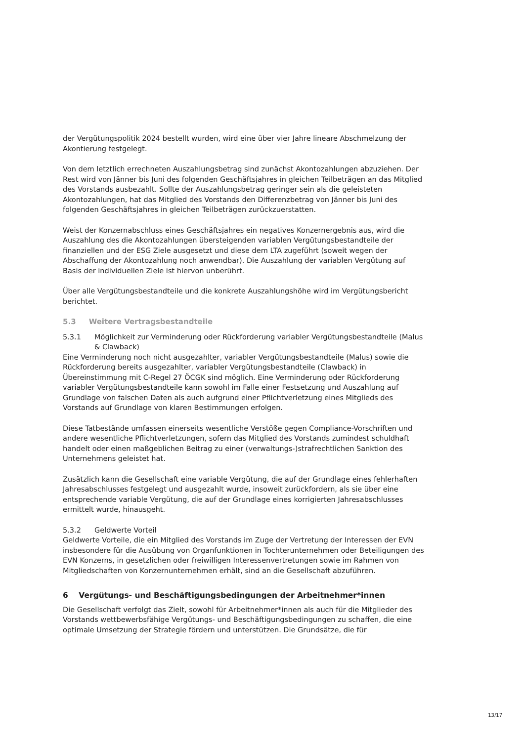der Vergütungspolitik 2024 bestellt wurden, wird eine über vier Jahre lineare Abschmelzung der Akontierung festgelegt.
Von dem letztlich errechneten Auszahlungsbetrag sind zunächst Akontozahlungen abzuziehen. Der Rest wird von Jänner bis Juni des folgenden Geschäftsjahres in gleichen Teilbeträgen an das Mitglied des Vorstands ausbezahlt. Sollte der Auszahlungsbetrag geringer sein als die geleisteten Akontozahlungen, hat das Mitglied des Vorstands den Differenzbetrag von Jänner bis Juni des folgenden Geschäftsjahres in gleichen Teilbeträgen zurückzuerstatten.
Weist der Konzernabschluss eines Geschäftsjahres ein negatives Konzernergebnis aus, wird die Auszahlung des die Akontozahlungen übersteigenden variablen Vergütungsbestandteile der finanziellen und der ESG Ziele ausgesetzt und diese dem LTA zugeführt (soweit wegen der Abschaffung der Akontozahlung noch anwendbar). Die Auszahlung der variablen Vergütung auf Basis der individuellen Ziele ist hiervon unberührt.
Über alle Vergütungsbestandteile und die konkrete Auszahlungshöhe wird im Vergütungsbericht berichtet.
5.3 Weitere Vertragsbestandteile
5.3.1 Möglichkeit zur Verminderung oder Rückforderung variabler Vergütungsbestandteile (Malus & Clawback)
Eine Verminderung noch nicht ausgezahlter, variabler Vergütungsbestandteile (Malus) sowie die Rückforderung bereits ausgezahlter, variabler Vergütungsbestandteile (Clawback) in Übereinstimmung mit C-Regel 27 ÖCGK sind möglich. Eine Verminderung oder Rückforderung variabler Vergütungsbestandteile kann sowohl im Falle einer Festsetzung und Auszahlung auf Grundlage von falschen Daten als auch aufgrund einer Pflichtverletzung eines Mitglieds des Vorstands auf Grundlage von klaren Bestimmungen erfolgen.
Diese Tatbestände umfassen einerseits wesentliche Verstöße gegen Compliance-Vorschriften und andere wesentliche Pflichtverletzungen, sofern das Mitglied des Vorstands zumindest schuldhaft handelt oder einen maßgeblichen Beitrag zu einer (verwaltungs-)strafrechtlichen Sanktion des Unternehmens geleistet hat.
Zusätzlich kann die Gesellschaft eine variable Vergütung, die auf der Grundlage eines fehlerhaften Jahresabschlusses festgelegt und ausgezahlt wurde, insoweit zurückfordern, als sie über eine entsprechende variable Vergütung, die auf der Grundlage eines korrigierten Jahresabschlusses ermittelt wurde, hinausgeht.
5.3.2 Geldwerte Vorteil
Geldwerte Vorteile, die ein Mitglied des Vorstands im Zuge der Vertretung der Interessen der EVN insbesondere für die Ausübung von Organfunktionen in Tochterunternehmen oder Beteiligungen des EVN Konzerns, in gesetzlichen oder freiwilligen Interessenvertretungen sowie im Rahmen von Mitgliedschaften von Konzernunternehmen erhält, sind an die Gesellschaft abzuführen.
6 Vergütungs- und Beschäftigungsbedingungen der Arbeitnehmer*innen
Die Gesellschaft verfolgt das Zielt, sowohl für Arbeitnehmer*innen als auch für die Mitglieder des Vorstands wettbewerbsfähige Vergütungs- und Beschäftigungsbedingungen zu schaffen, die eine optimale Umsetzung der Strategie fördern und unterstützen. Die Grundsätze, die für
13/17